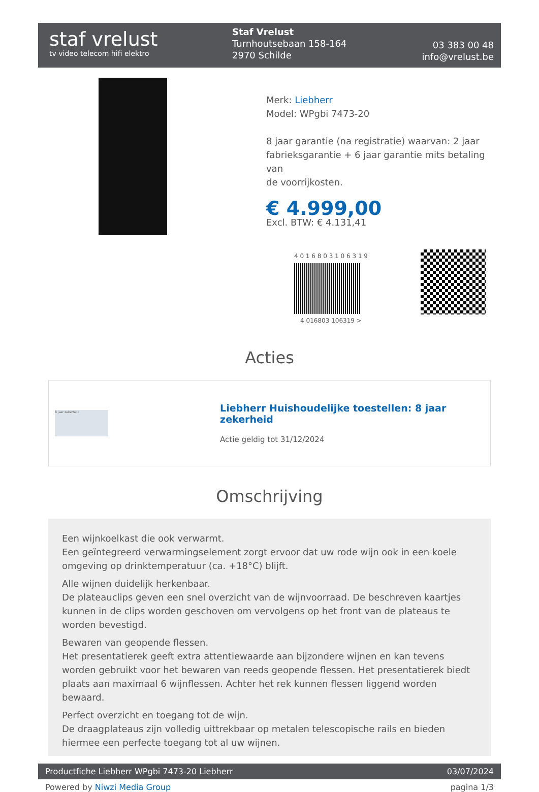staf vrelust
tv video telecom hifi elektro
Staf Vrelust
Turnhoutsebaan 158-164
2970 Schilde
03 383 00 48
info@vrelust.be
Merk: Liebherr
Model: WPgbi 7473-20
8 jaar garantie (na registratie) waarvan: 2 jaar
fabrieksgarantie + 6 jaar garantie mits betaling van
de voorrijkosten.
€ 4.999,00
Excl. BTW: € 4.131,41
4 0 1 6 8 0 3 1 0 6 3 1 9
4 016803 106319 >
Acties
8 jaar zekerheid
Liebherr Huishoudelijke toestellen: 8 jaar zekerheid
Actie geldig tot 31/12/2024
Omschrijving
Een wijnkoelkast die ook verwarmt.
Een geïntegreerd verwarmingselement zorgt ervoor dat uw rode wijn ook in een koele omgeving op drinktemperatuur (ca. +18°C) blijft.
Alle wijnen duidelijk herkenbaar.
De plateauclips geven een snel overzicht van de wijnvoorraad. De beschreven kaartjes kunnen in de clips worden geschoven om vervolgens op het front van de plateaus te worden bevestigd.
Bewaren van geopende flessen.
Het presentatierek geeft extra attentiewaarde aan bijzondere wijnen en kan tevens worden gebruikt voor het bewaren van reeds geopende flessen. Het presentatierek biedt plaats aan maximaal 6 wijnflessen. Achter het rek kunnen flessen liggend worden bewaard.
Perfect overzicht en toegang tot de wijn.
De draagplateaus zijn volledig uittrekbaar op metalen telescopische rails en bieden hiermee een perfecte toegang tot al uw wijnen.
Productfiche Liebherr WPgbi 7473-20 Liebherr 03/07/2024
Powered by Niwzi Media Group pagina 1/3